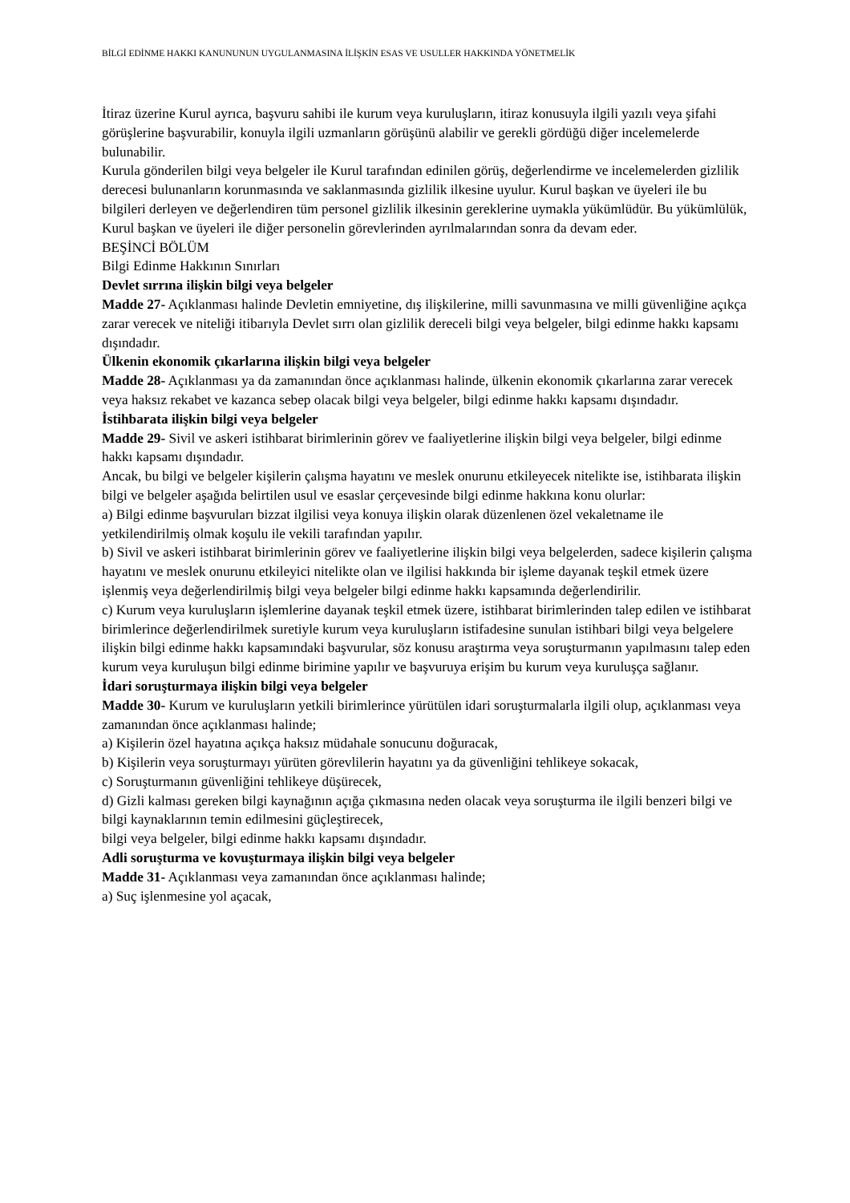BİLGİ EDİNME HAKKI KANUNUNUN UYGULANMASINA İLİŞKİN ESAS VE USULLER HAKKINDA YÖNETMELİK
İtiraz üzerine Kurul ayrıca, başvuru sahibi ile kurum veya kuruluşların, itiraz konusuyla ilgili yazılı veya şifahi görüşlerine başvurabilir, konuyla ilgili uzmanların görüşünü alabilir ve gerekli gördüğü diğer incelemelerde bulunabilir.
Kurula gönderilen bilgi veya belgeler ile Kurul tarafından edinilen görüş, değerlendirme ve incelemelerden gizlilik derecesi bulunanların korunmasında ve saklanmasında gizlilik ilkesine uyulur. Kurul başkan ve üyeleri ile bu bilgileri derleyen ve değerlendiren tüm personel gizlilik ilkesinin gereklerine uymakla yükümlüdür. Bu yükümlülük, Kurul başkan ve üyeleri ile diğer personelin görevlerinden ayrılmalarından sonra da devam eder.
BEŞİNCİ BÖLÜM
Bilgi Edinme Hakkının Sınırları
Devlet sırrına ilişkin bilgi veya belgeler
Madde 27- Açıklanması halinde Devletin emniyetine, dış ilişkilerine, milli savunmasına ve milli güvenliğine açıkça zarar verecek ve niteliği itibarıyla Devlet sırrı olan gizlilik dereceli bilgi veya belgeler, bilgi edinme hakkı kapsamı dışındadır.
Ülkenin ekonomik çıkarlarına ilişkin bilgi veya belgeler
Madde 28- Açıklanması ya da zamanından önce açıklanması halinde, ülkenin ekonomik çıkarlarına zarar verecek veya haksız rekabet ve kazanca sebep olacak bilgi veya belgeler, bilgi edinme hakkı kapsamı dışındadır.
İstihbarata ilişkin bilgi veya belgeler
Madde 29- Sivil ve askeri istihbarat birimlerinin görev ve faaliyetlerine ilişkin bilgi veya belgeler, bilgi edinme hakkı kapsamı dışındadır.
Ancak, bu bilgi ve belgeler kişilerin çalışma hayatını ve meslek onurunu etkileyecek nitelikte ise, istihbarata ilişkin bilgi ve belgeler aşağıda belirtilen usul ve esaslar çerçevesinde bilgi edinme hakkına konu olurlar:
a) Bilgi edinme başvuruları bizzat ilgilisi veya konuya ilişkin olarak düzenlenen özel vekaletname ile yetkilendirilmiş olmak koşulu ile vekili tarafından yapılır.
b) Sivil ve askeri istihbarat birimlerinin görev ve faaliyetlerine ilişkin bilgi veya belgelerden, sadece kişilerin çalışma hayatını ve meslek onurunu etkileyici nitelikte olan ve ilgilisi hakkında bir işleme dayanak teşkil etmek üzere işlenmiş veya değerlendirilmiş bilgi veya belgeler bilgi edinme hakkı kapsamında değerlendirilir.
c) Kurum veya kuruluşların işlemlerine dayanak teşkil etmek üzere, istihbarat birimlerinden talep edilen ve istihbarat birimlerince değerlendirilmek suretiyle kurum veya kuruluşların istifadesine sunulan istihbari bilgi veya belgelere ilişkin bilgi edinme hakkı kapsamındaki başvurular, söz konusu araştırma veya soruşturmanın yapılmasını talep eden kurum veya kuruluşun bilgi edinme birimine yapılır ve başvuruya erişim bu kurum veya kuruluşça sağlanır.
İdari soruşturmaya ilişkin bilgi veya belgeler
Madde 30- Kurum ve kuruluşların yetkili birimlerince yürütülen idari soruşturmalarla ilgili olup, açıklanması veya zamanından önce açıklanması halinde;
a) Kişilerin özel hayatına açıkça haksız müdahale sonucunu doğuracak,
b) Kişilerin veya soruşturmayı yürüten görevlilerin hayatını ya da güvenliğini tehlikeye sokacak,
c) Soruşturmanın güvenliğini tehlikeye düşürecek,
d) Gizli kalması gereken bilgi kaynağının açığa çıkmasına neden olacak veya soruşturma ile ilgili benzeri bilgi ve bilgi kaynaklarının temin edilmesini güçleştirecek,
bilgi veya belgeler, bilgi edinme hakkı kapsamı dışındadır.
Adli soruşturma ve kovuşturmaya ilişkin bilgi veya belgeler
Madde 31- Açıklanması veya zamanından önce açıklanması halinde;
a) Suç işlenmesine yol açacak,